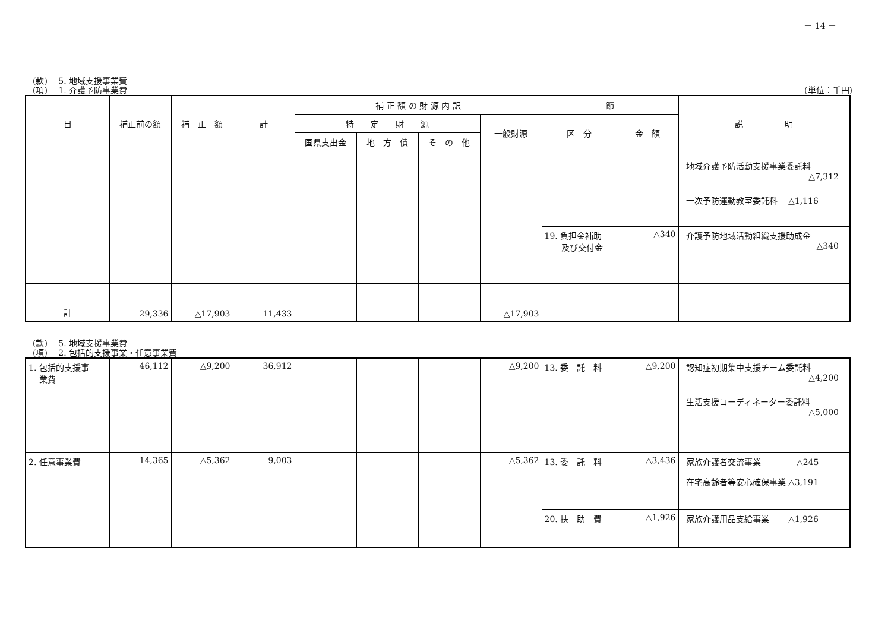－ 14 －
(款)　 5. 地域支援事業費
(項)　 1. 介護予防事業費 (単位：千円)
| 目 | 補正前の額 | 補 正 額 | 計 | 補 正 額 の 財 源 内 訳 | | | | 節 | | 説 明 |
| --- | --- | --- | --- | --- | --- | --- | --- | --- | --- | --- |
| | | | | 特 定 財 源 | | | 一般財源 | 区 分 | 金 額 | |
| | | | | 国県支出金 | 地 方 債 | そ の 他 | | | | |
| | | | | | | | | | | 地域介護予防活動支援事業委託料 △7,312 一次予防運動教室委託料 △1,116 |
| | | | | | | | | 19. 負担金補助 及び交付金 | △340 | 介護予防地域活動組織支援助成金 △340 |
| 計 | 29,336 | △17,903 | 11,433 | | | | △17,903 | | | |
(款)　 5. 地域支援事業費
(項)　 2. 包括的支援事業・任意事業費
| 1. 包括的支援事 業費 | 46,112 | △9,200 | 36,912 | | | | △9,200 | 13. 委 託 料 | △9,200 | 認知症初期集中支援チーム委託料 △4,200 生活支援コーディネーター委託料 △5,000 |
| 2. 任意事業費 | 14,365 | △5,362 | 9,003 | | | | △5,362 | 13. 委 託 料 | △3,436 | 家族介護者交流事業 △245 在宅高齢者等安心確保事業 △3,191 |
| | | | | | | | | 20. 扶 助 費 | △1,926 | 家族介護用品支給事業 △1,926 |